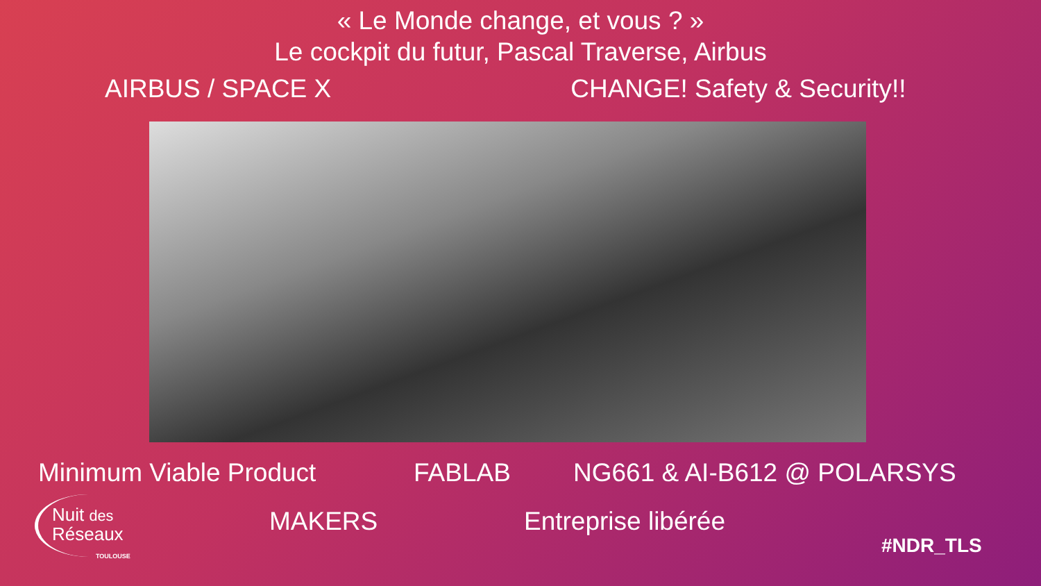« Le Monde change, et vous ? »
Le cockpit du futur, Pascal Traverse, Airbus
AIRBUS / SPACE X CHANGE! Safety & Security!!
Minimum Viable Product FABLAB NG661 & AI-B612 @ POLARSYS
Nuit des
Réseaux
TOULOUSE
MAKERS Entreprise libérée
#NDR_TLS